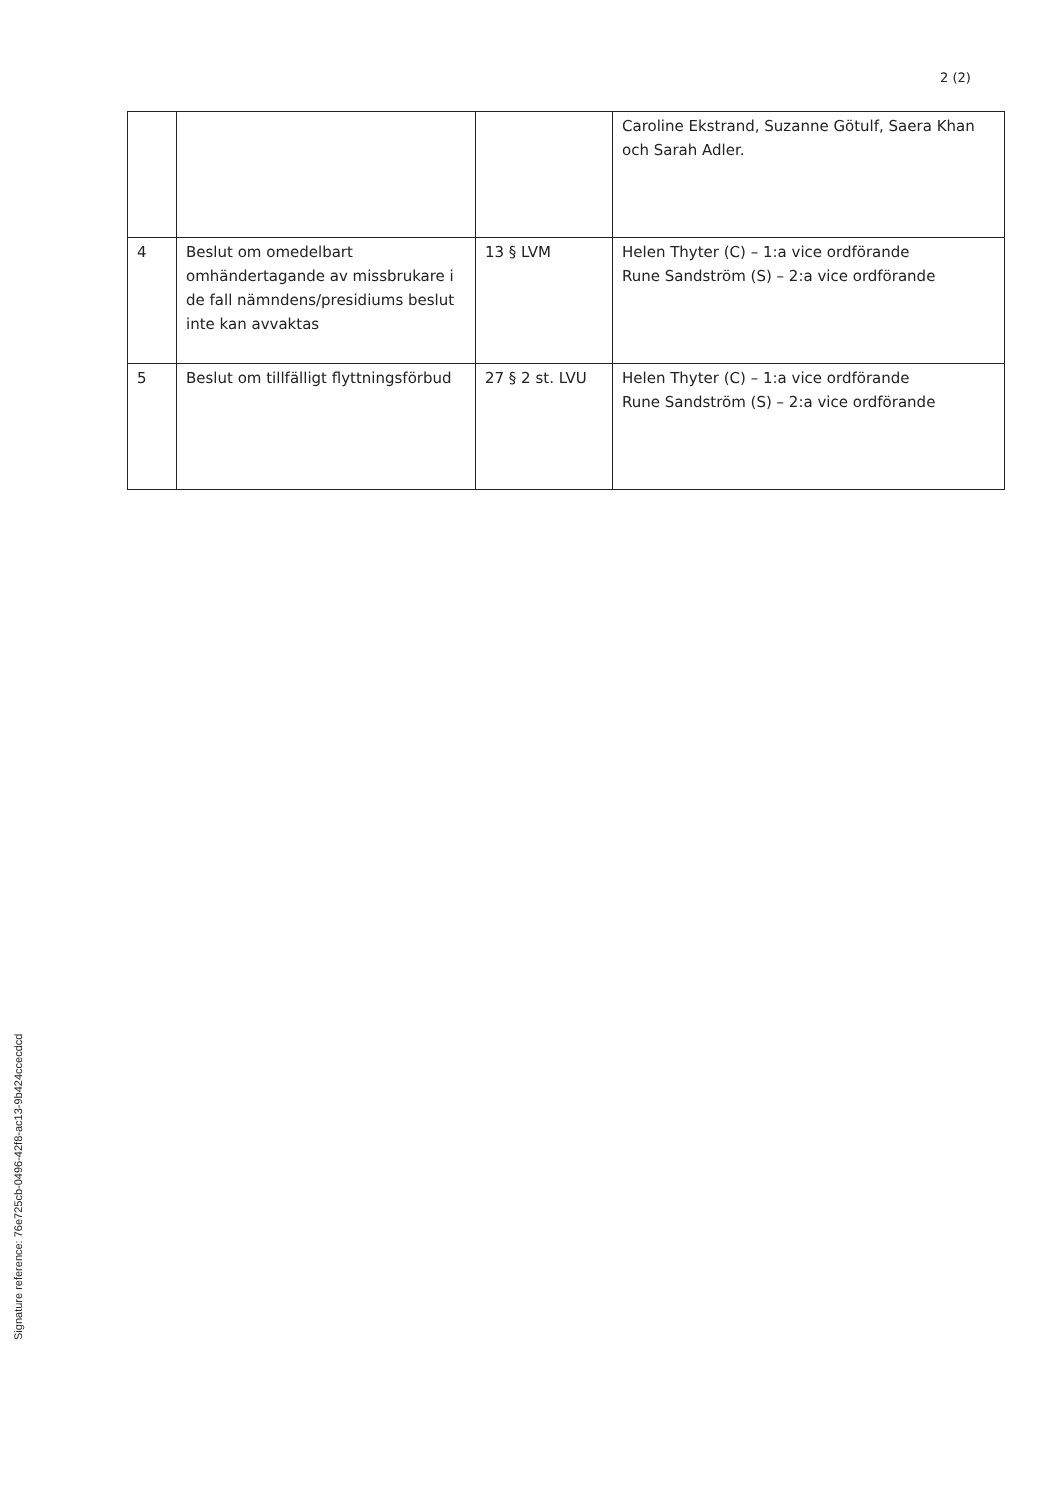2 (2)
| | | | Caroline Ekstrand, Suzanne Götulf, Saera Khan och Sarah Adler. |
| 4 | Beslut om omedelbart omhändertagande av missbrukare i de fall nämndens/presidiums beslut inte kan avvaktas | 13 § LVM | Helen Thyter (C) – 1:a vice ordförande Rune Sandström (S) – 2:a vice ordförande |
| 5 | Beslut om tillfälligt flyttningsförbud | 27 § 2 st. LVU | Helen Thyter (C) – 1:a vice ordförande Rune Sandström (S) – 2:a vice ordförande |
Signature reference: 76e725cb-0496-42f8-ac13-9b424ccecdcd